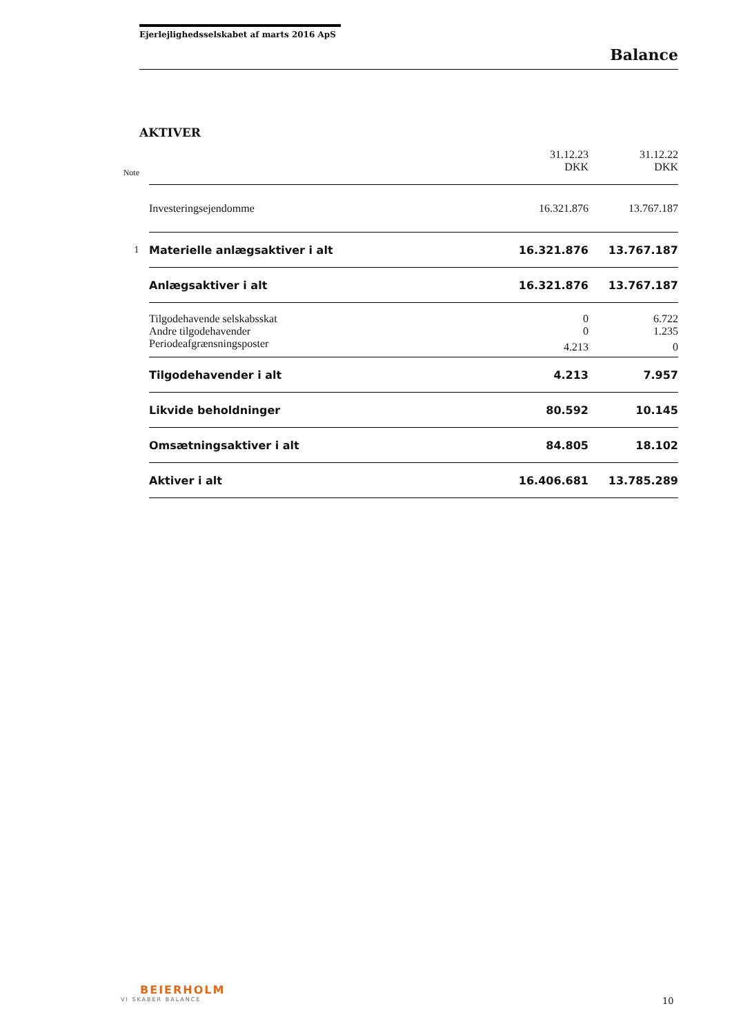Ejerlejlighedsselskabet af marts 2016 ApS
Balance
AKTIVER
| | | 31.12.23 | 31.12.22 |
| Note | | DKK | DKK |
| | Investeringsejendomme | 16.321.876 | 13.767.187 |
| 1 | Materielle anlægsaktiver i alt | 16.321.876 | 13.767.187 |
| | Anlægsaktiver i alt | 16.321.876 | 13.767.187 |
| | Tilgodehavende selskabsskat | 0 | 6.722 |
| | Andre tilgodehavender | 0 | 1.235 |
| | Periodeafgrænsningsposter | 4.213 | 0 |
| | Tilgodehavender i alt | 4.213 | 7.957 |
| | Likvide beholdninger | 80.592 | 10.145 |
| | Omsætningsaktiver i alt | 84.805 | 18.102 |
| | Aktiver i alt | 16.406.681 | 13.785.289 |
BEIERHOLM
VI SKABER BALANCE
10